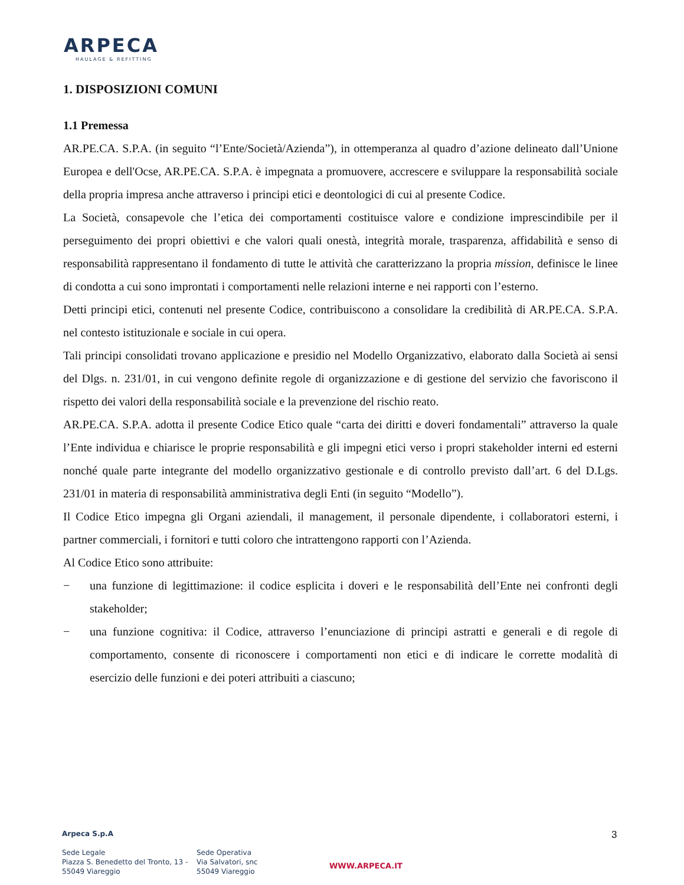ARPECA
HAULAGE & REFITTING
1. DISPOSIZIONI COMUNI
1.1 Premessa
AR.PE.CA. S.P.A. (in seguito “l’Ente/Società/Azienda”), in ottemperanza al quadro d’azione delineato dall’Unione Europea e dell'Ocse, AR.PE.CA. S.P.A. è impegnata a promuovere, accrescere e sviluppare la responsabilità sociale della propria impresa anche attraverso i principi etici e deontologici di cui al presente Codice.
La Società, consapevole che l’etica dei comportamenti costituisce valore e condizione imprescindibile per il perseguimento dei propri obiettivi e che valori quali onestà, integrità morale, trasparenza, affidabilità e senso di responsabilità rappresentano il fondamento di tutte le attività che caratterizzano la propria mission, definisce le linee di condotta a cui sono improntati i comportamenti nelle relazioni interne e nei rapporti con l’esterno.
Detti principi etici, contenuti nel presente Codice, contribuiscono a consolidare la credibilità di AR.PE.CA. S.P.A. nel contesto istituzionale e sociale in cui opera.
Tali principi consolidati trovano applicazione e presidio nel Modello Organizzativo, elaborato dalla Società ai sensi del Dlgs. n. 231/01, in cui vengono definite regole di organizzazione e di gestione del servizio che favoriscono il rispetto dei valori della responsabilità sociale e la prevenzione del rischio reato.
AR.PE.CA. S.P.A. adotta il presente Codice Etico quale “carta dei diritti e doveri fondamentali” attraverso la quale l’Ente individua e chiarisce le proprie responsabilità e gli impegni etici verso i propri stakeholder interni ed esterni nonché quale parte integrante del modello organizzativo gestionale e di controllo previsto dall’art. 6 del D.Lgs. 231/01 in materia di responsabilità amministrativa degli Enti (in seguito “Modello”).
Il Codice Etico impegna gli Organi aziendali, il management, il personale dipendente, i collaboratori esterni, i partner commerciali, i fornitori e tutti coloro che intrattengono rapporti con l’Azienda.
Al Codice Etico sono attribuite:
− una funzione di legittimazione: il codice esplicita i doveri e le responsabilità dell’Ente nei confronti degli stakeholder;
− una funzione cognitiva: il Codice, attraverso l’enunciazione di principi astratti e generali e di regole di comportamento, consente di riconoscere i comportamenti non etici e di indicare le corrette modalità di esercizio delle funzioni e dei poteri attribuiti a ciascuno;
Arpeca S.p.A
Sede Legale
Piazza S. Benedetto del Tronto, 13 -
55049 Viareggio
Sede Operativa
Via Salvatori, snc
55049 Viareggio
WWW.ARPECA.IT
3